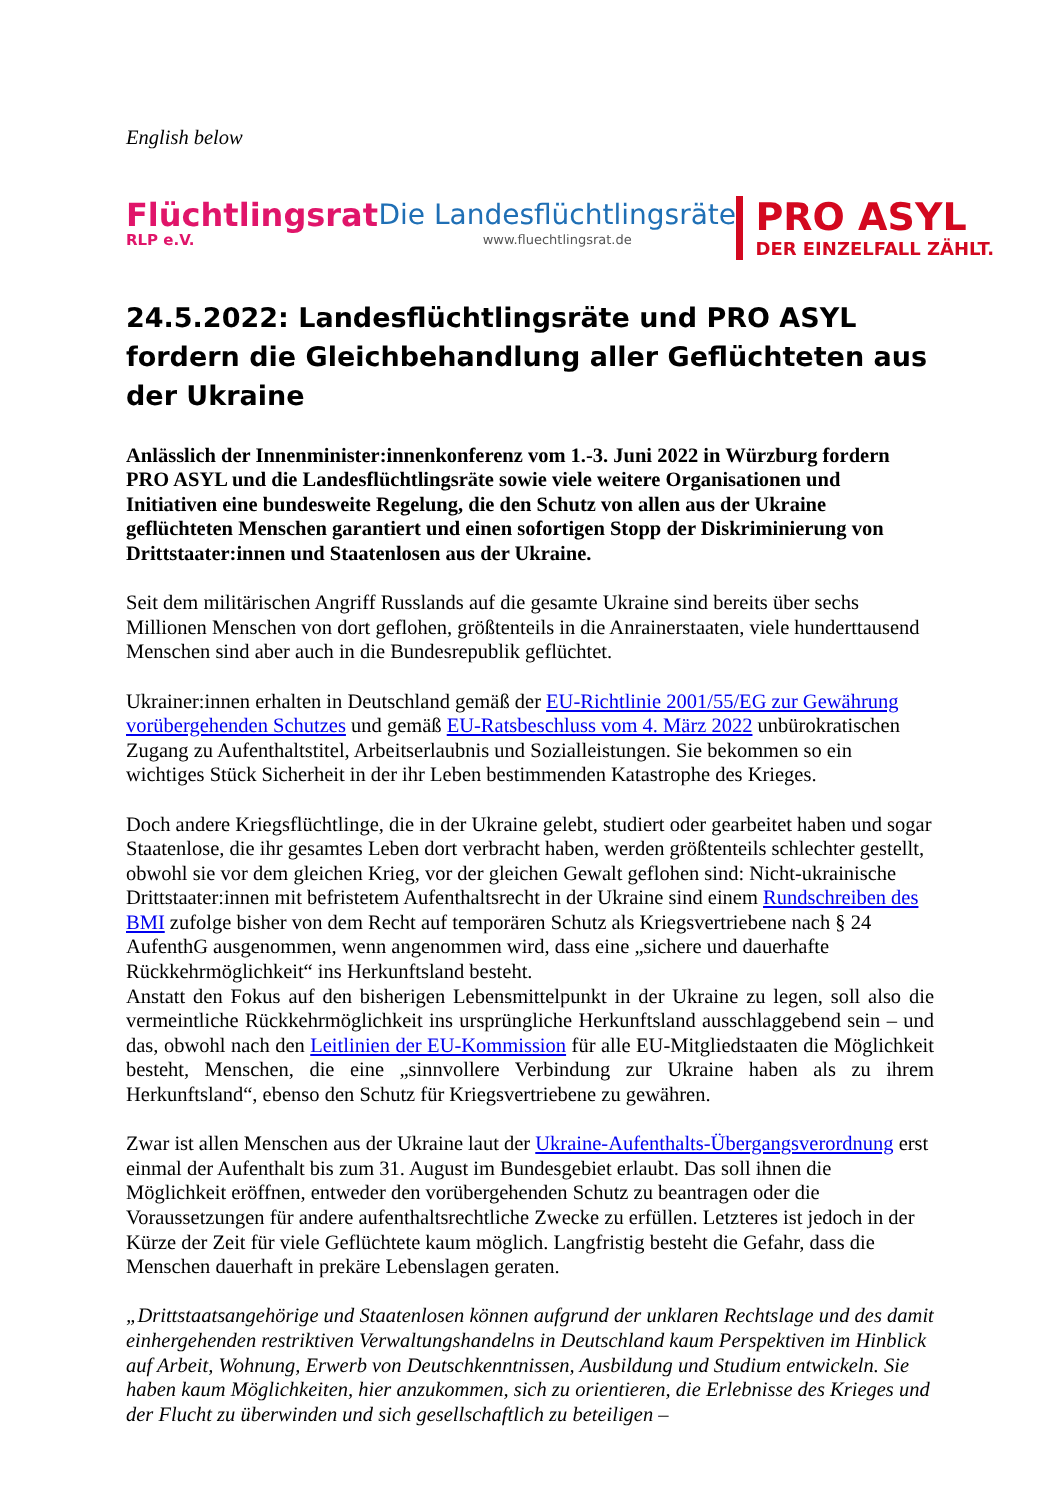English below
Flüchtlingsrat
RLP e.V.
Die Landesflüchtlingsräte
www.fluechtlingsrat.de
PRO ASYL
DER EINZELFALL ZÄHLT.
24.5.2022: Landesflüchtlingsräte und PRO ASYL fordern die Gleichbehandlung aller Geflüchteten aus der Ukraine
Anlässlich der Innenminister:innenkonferenz vom 1.-3. Juni 2022 in Würzburg fordern PRO ASYL und die Landesflüchtlingsräte sowie viele weitere Organisationen und Initiativen eine bundesweite Regelung, die den Schutz von allen aus der Ukraine geflüchteten Menschen garantiert und einen sofortigen Stopp der Diskriminierung von Drittstaater:innen und Staatenlosen aus der Ukraine.
Seit dem militärischen Angriff Russlands auf die gesamte Ukraine sind bereits über sechs Millionen Menschen von dort geflohen, größtenteils in die Anrainerstaaten, viele hunderttausend Menschen sind aber auch in die Bundesrepublik geflüchtet.
Ukrainer:innen erhalten in Deutschland gemäß der EU-Richtlinie 2001/55/EG zur Gewährung vorübergehenden Schutzes und gemäß EU-Ratsbeschluss vom 4. März 2022 unbürokratischen Zugang zu Aufenthaltstitel, Arbeitserlaubnis und Sozialleistungen. Sie bekommen so ein wichtiges Stück Sicherheit in der ihr Leben bestimmenden Katastrophe des Krieges.
Doch andere Kriegsflüchtlinge, die in der Ukraine gelebt, studiert oder gearbeitet haben und sogar Staatenlose, die ihr gesamtes Leben dort verbracht haben, werden größtenteils schlechter gestellt, obwohl sie vor dem gleichen Krieg, vor der gleichen Gewalt geflohen sind: Nicht-ukrainische Drittstaater:innen mit befristetem Aufenthaltsrecht in der Ukraine sind einem Rundschreiben des BMI zufolge bisher von dem Recht auf temporären Schutz als Kriegsvertriebene nach § 24 AufenthG ausgenommen, wenn angenommen wird, dass eine „sichere und dauerhafte Rückkehrmöglichkeit“ ins Herkunftsland besteht.
Anstatt den Fokus auf den bisherigen Lebensmittelpunkt in der Ukraine zu legen, soll also die vermeintliche Rückkehrmöglichkeit ins ursprüngliche Herkunftsland ausschlaggebend sein – und das, obwohl nach den Leitlinien der EU-Kommission für alle EU-Mitgliedstaaten die Möglichkeit besteht, Menschen, die eine „sinnvollere Verbindung zur Ukraine haben als zu ihrem Herkunftsland“, ebenso den Schutz für Kriegsvertriebene zu gewähren.
Zwar ist allen Menschen aus der Ukraine laut der Ukraine-Aufenthalts-Übergangsverordnung erst einmal der Aufenthalt bis zum 31. August im Bundesgebiet erlaubt. Das soll ihnen die Möglichkeit eröffnen, entweder den vorübergehenden Schutz zu beantragen oder die Voraussetzungen für andere aufenthaltsrechtliche Zwecke zu erfüllen. Letzteres ist jedoch in der Kürze der Zeit für viele Geflüchtete kaum möglich. Langfristig besteht die Gefahr, dass die Menschen dauerhaft in prekäre Lebenslagen geraten.
„Drittstaatsangehörige und Staatenlosen können aufgrund der unklaren Rechtslage und des damit einhergehenden restriktiven Verwaltungshandelns in Deutschland kaum Perspektiven im Hinblick auf Arbeit, Wohnung, Erwerb von Deutschkenntnissen, Ausbildung und Studium entwickeln. Sie haben kaum Möglichkeiten, hier anzukommen, sich zu orientieren, die Erlebnisse des Krieges und der Flucht zu überwinden und sich gesellschaftlich zu beteiligen –